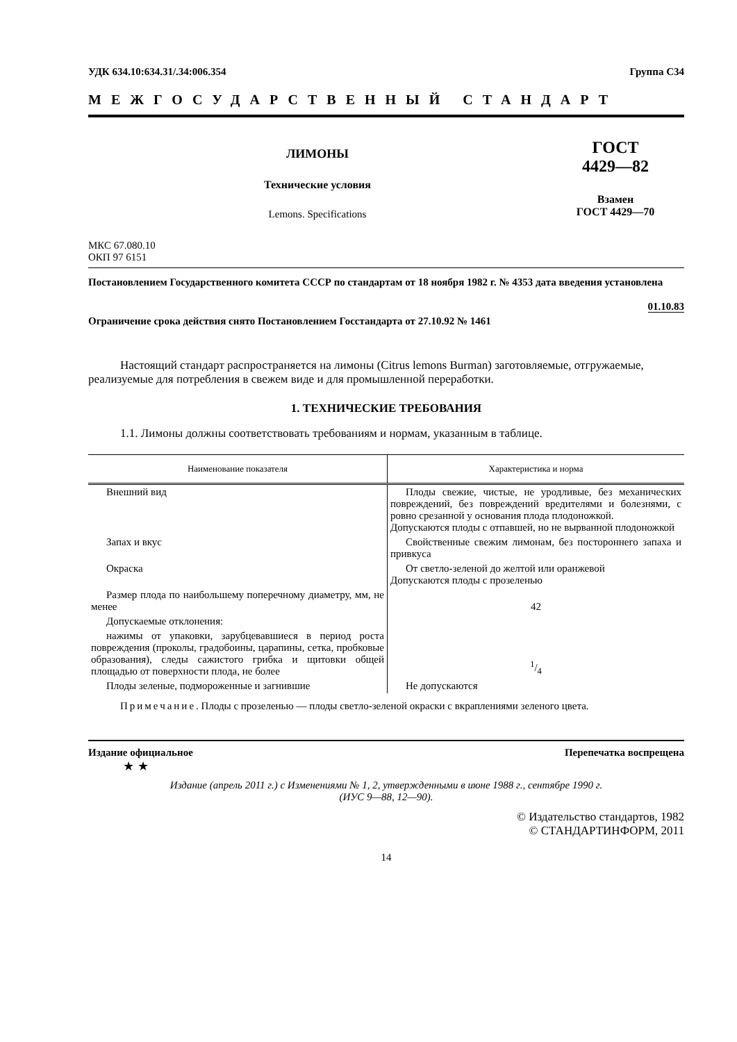УДК 634.10:634.31/.34:006.354 Группа С34
МЕЖГОСУДАРСТВЕННЫЙ СТАНДАРТ
ЛИМОНЫ
Технические условия
Lemons. Specifications
ГОСТ
4429—82
Взамен
ГОСТ 4429—70
МКС 67.080.10
ОКП 97 6151
Постановлением Государственного комитета СССР по стандартам от 18 ноября 1982 г. № 4353 дата введения установлена
01.10.83
Ограничение срока действия снято Постановлением Госстандарта от 27.10.92 № 1461
Настоящий стандарт распространяется на лимоны (Citrus lemons Burman) заготовляемые, отгружаемые, реализуемые для потребления в свежем виде и для промышленной переработки.
1. ТЕХНИЧЕСКИЕ ТРЕБОВАНИЯ
1.1. Лимоны должны соответствовать требованиям и нормам, указанным в таблице.
| Наименование показателя | Характеристика и норма |
| --- | --- |
| Внешний вид | Плоды свежие, чистые, не уродливые, без механических повреждений, без повреждений вредителями и болезнями, с ровно срезанной у основания плода плодоножкой. Допускаются плоды с отпавшей, но не вырванной плодоножкой |
| Запах и вкус | Свойственные свежим лимонам, без постороннего запаха и привкуса |
| Окраска | От светло-зеленой до желтой или оранжевой Допускаются плоды с прозеленью |
| Размер плода по наибольшему поперечному диаметру, мм, не менее | 42 |
| Допускаемые отклонения: | |
| нажимы от упаковки, зарубцевавшиеся в период роста повреждения (проколы, градобоины, царапины, сетка, пробковые образования), следы сажистого грибка и щитовки общей площадью от поверхности плода, не более | 1/4 |
| Плоды зеленые, подмороженные и загнившие | Не допускаются |
Примечание. Плоды с прозеленью — плоды светло-зеленой окраски с вкраплениями зеленого цвета.
Издание официальное Перепечатка воспрещена
★ ★
Издание (апрель 2011 г.) с Изменениями № 1, 2, утвержденными в июне 1988 г., сентябре 1990 г.
(ИУС 9—88, 12—90).
© Издательство стандартов, 1982
© СТАНДАРТИНФОРМ, 2011
14